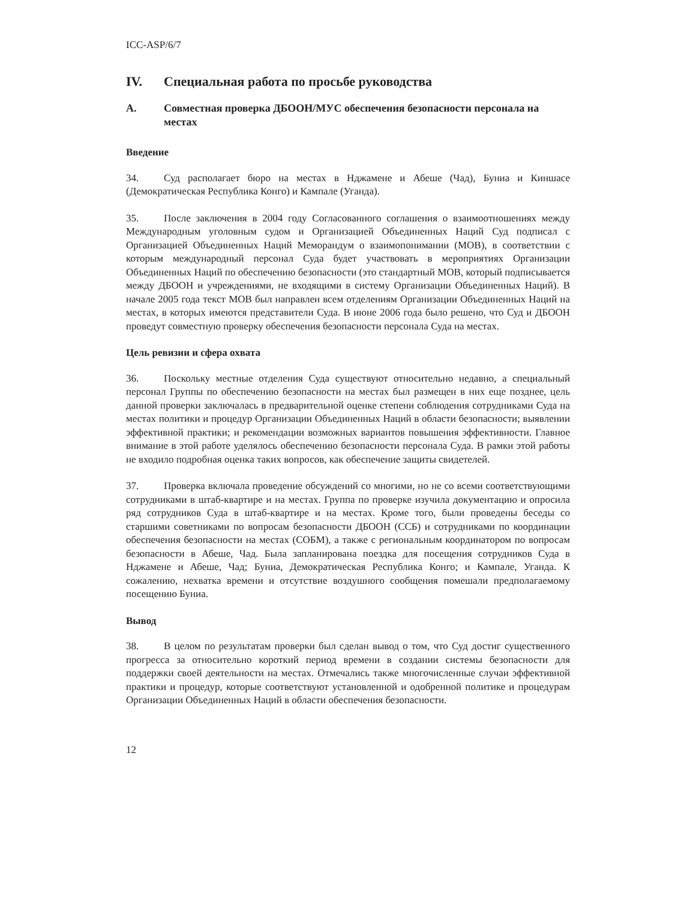ICC-ASP/6/7
IV. Специальная работа по просьбе руководства
A. Совместная проверка ДБООН/МУС обеспечения безопасности персонала на местах
Введение
34. Суд располагает бюро на местах в Нджамене и Абеше (Чад), Буниа и Киншасе (Демократическая Республика Конго) и Кампале (Уганда).
35. После заключения в 2004 году Согласованного соглашения о взаимоотношениях между Международным уголовным судом и Организацией Объединенных Наций Суд подписал с Организацией Объединенных Наций Меморандум о взаимопонимании (МОВ), в соответствии с которым международный персонал Суда будет участвовать в мероприятиях Организации Объединенных Наций по обеспечению безопасности (это стандартный МОВ, который подписывается между ДБООН и учреждениями, не входящими в систему Организации Объединенных Наций). В начале 2005 года текст МОВ был направлен всем отделениям Организации Объединенных Наций на местах, в которых имеются представители Суда. В июне 2006 года было решено, что Суд и ДБООН проведут совместную проверку обеспечения безопасности персонала Суда на местах.
Цель ревизии и сфера охвата
36. Поскольку местные отделения Суда существуют относительно недавно, а специальный персонал Группы по обеспечению безопасности на местах был размещен в них еще позднее, цель данной проверки заключалась в предварительной оценке степени соблюдения сотрудниками Суда на местах политики и процедур Организации Объединенных Наций в области безопасности; выявлении эффективной практики; и рекомендации возможных вариантов повышения эффективности. Главное внимание в этой работе уделялось обеспечению безопасности персонала Суда. В рамки этой работы не входило подробная оценка таких вопросов, как обеспечение защиты свидетелей.
37. Проверка включала проведение обсуждений со многими, но не со всеми соответствующими сотрудниками в штаб-квартире и на местах. Группа по проверке изучила документацию и опросила ряд сотрудников Суда в штаб-квартире и на местах. Кроме того, были проведены беседы со старшими советниками по вопросам безопасности ДБООН (ССБ) и сотрудниками по координации обеспечения безопасности на местах (СОБМ), а также с региональным координатором по вопросам безопасности в Абеше, Чад. Была запланирована поездка для посещения сотрудников Суда в Нджамене и Абеше, Чад; Буниа, Демократическая Республика Конго; и Кампале, Уганда. К сожалению, нехватка времени и отсутствие воздушного сообщения помешали предполагаемому посещению Буниа.
Вывод
38. В целом по результатам проверки был сделан вывод о том, что Суд достиг существенного прогресса за относительно короткий период времени в создании системы безопасности для поддержки своей деятельности на местах. Отмечались также многочисленные случаи эффективной практики и процедур, которые соответствуют установленной и одобренной политике и процедурам Организации Объединенных Наций в области обеспечения безопасности.
12